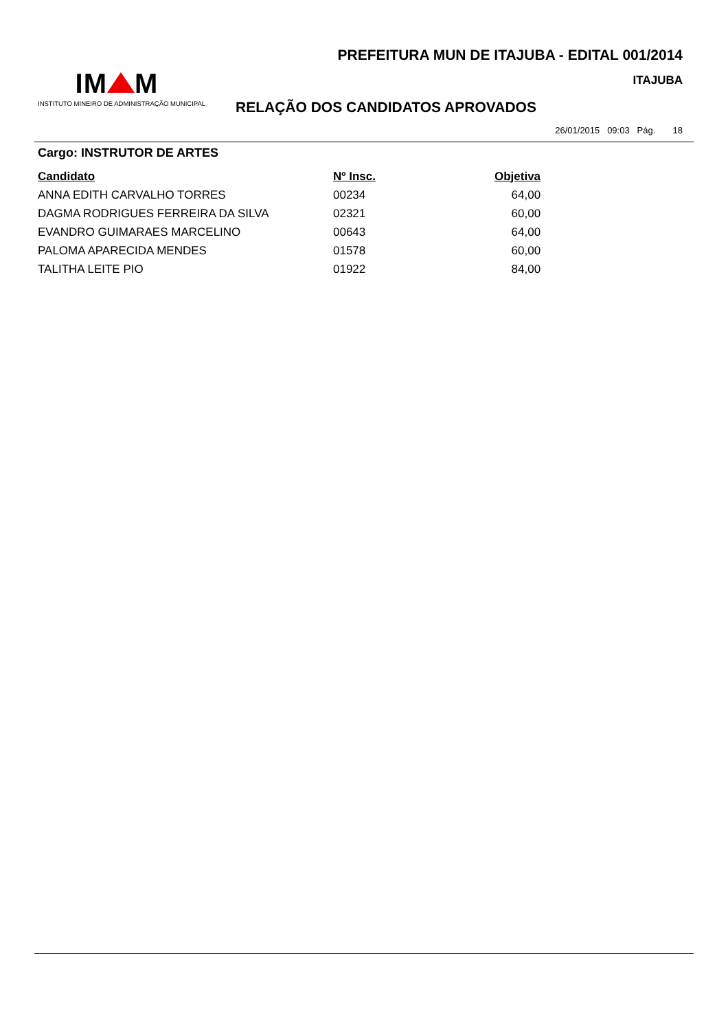PREFEITURA MUN DE ITAJUBA - EDITAL 001/2014
ITAJUBA
IM M
INSTITUTO MINEIRO DE ADMINISTRAÇÃO MUNICIPAL
RELAÇÃO DOS CANDIDATOS APROVADOS
26/01/2015 09:03 Pág. 18
Cargo: INSTRUTOR DE ARTES
| Candidato | Nº Insc. | Objetiva |
| --- | --- | --- |
| ANNA EDITH CARVALHO TORRES | 00234 | 64,00 |
| DAGMA RODRIGUES FERREIRA DA SILVA | 02321 | 60,00 |
| EVANDRO GUIMARAES MARCELINO | 00643 | 64,00 |
| PALOMA APARECIDA MENDES | 01578 | 60,00 |
| TALITHA LEITE PIO | 01922 | 84,00 |